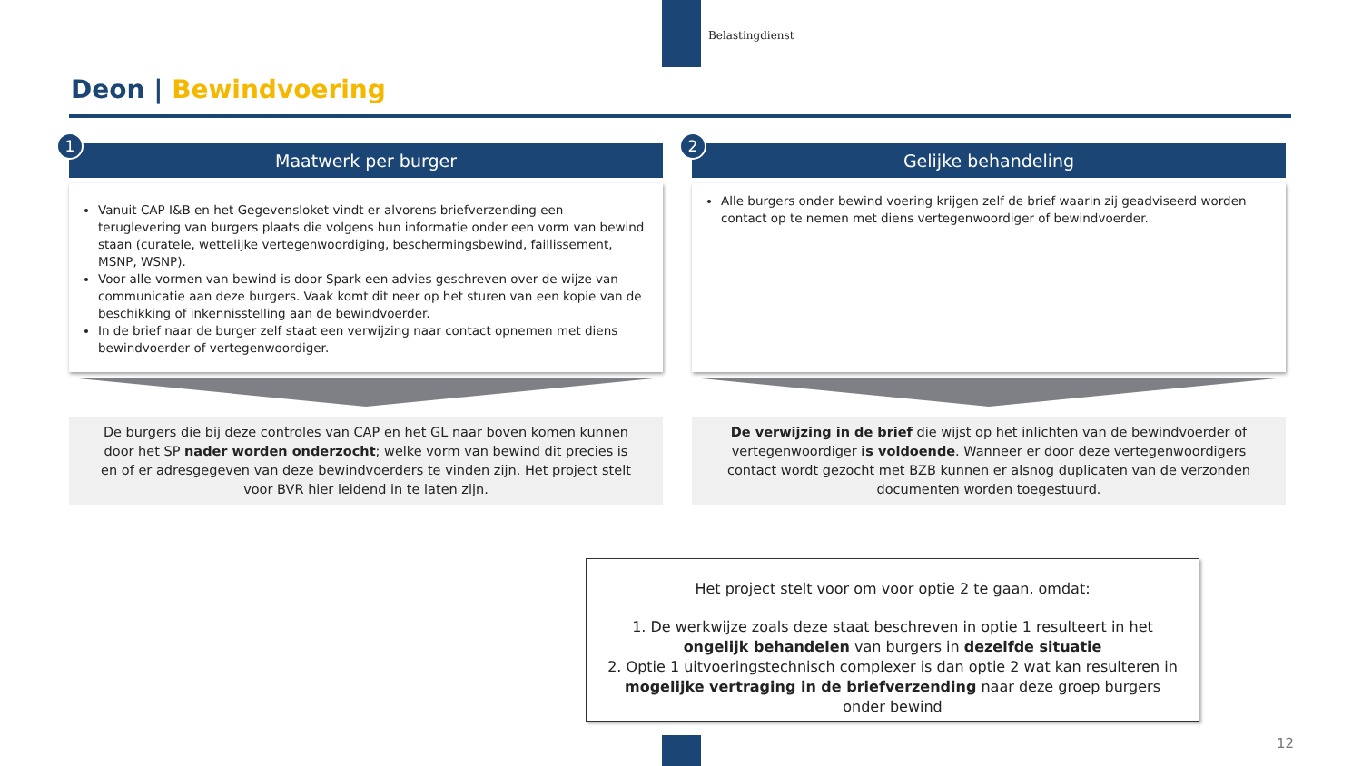Belastingdienst
Deon | Bewindvoering
1
Maatwerk per burger
Vanuit CAP I&B en het Gegevensloket vindt er alvorens briefverzending een teruglevering van burgers plaats die volgens hun informatie onder een vorm van bewind staan (curatele, wettelijke vertegenwoordiging, beschermingsbewind, faillissement, MSNP, WSNP).
Voor alle vormen van bewind is door Spark een advies geschreven over de wijze van communicatie aan deze burgers. Vaak komt dit neer op het sturen van een kopie van de beschikking of inkennisstelling aan de bewindvoerder.
In de brief naar de burger zelf staat een verwijzing naar contact opnemen met diens bewindvoerder of vertegenwoordiger.
De burgers die bij deze controles van CAP en het GL naar boven komen kunnen door het SP nader worden onderzocht; welke vorm van bewind dit precies is en of er adresgegeven van deze bewindvoerders te vinden zijn. Het project stelt voor BVR hier leidend in te laten zijn.
2
Gelijke behandeling
Alle burgers onder bewind voering krijgen zelf de brief waarin zij geadviseerd worden contact op te nemen met diens vertegenwoordiger of bewindvoerder.
De verwijzing in de brief die wijst op het inlichten van de bewindvoerder of vertegenwoordiger is voldoende. Wanneer er door deze vertegenwoordigers contact wordt gezocht met BZB kunnen er alsnog duplicaten van de verzonden documenten worden toegestuurd.
Het project stelt voor om voor optie 2 te gaan, omdat:
1. De werkwijze zoals deze staat beschreven in optie 1 resulteert in het ongelijk behandelen van burgers in dezelfde situatie
2. Optie 1 uitvoeringstechnisch complexer is dan optie 2 wat kan resulteren in mogelijke vertraging in de briefverzending naar deze groep burgers onder bewind
12